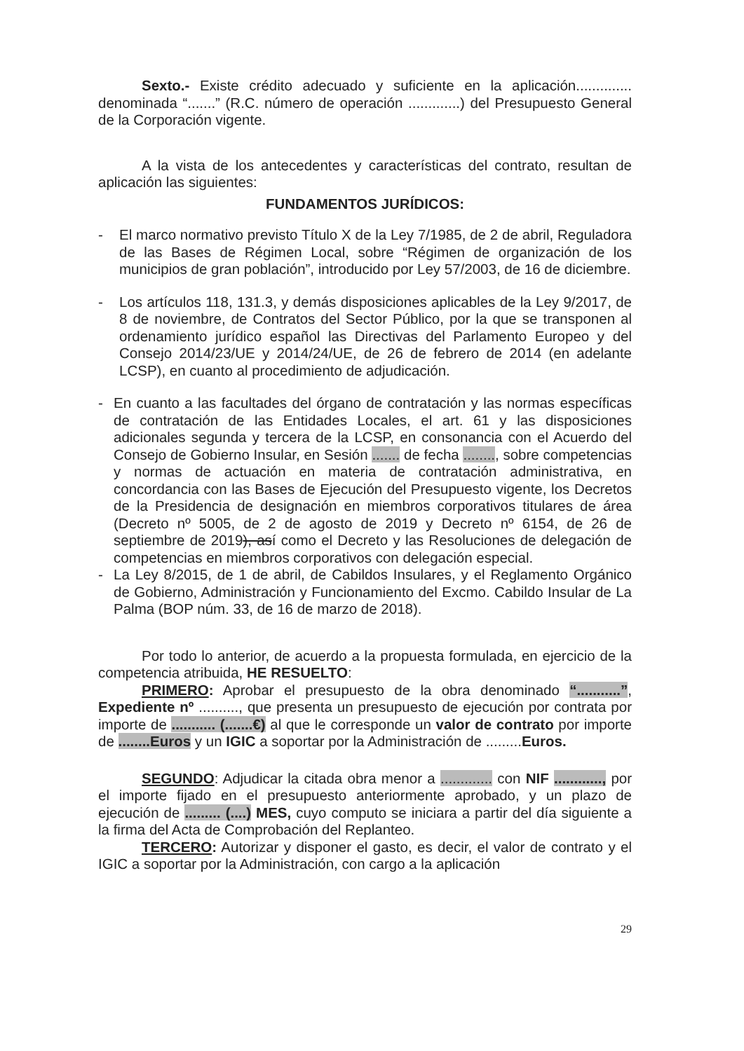Sexto.- Existe crédito adecuado y suficiente en la aplicación.............. denominada “.......” (R.C. número de operación .............) del Presupuesto General de la Corporación vigente.
A la vista de los antecedentes y características del contrato, resultan de aplicación las siguientes:
FUNDAMENTOS JURÍDICOS:
- El marco normativo previsto Título X de la Ley 7/1985, de 2 de abril, Reguladora de las Bases de Régimen Local, sobre “Régimen de organización de los municipios de gran población”, introducido por Ley 57/2003, de 16 de diciembre.
- Los artículos 118, 131.3, y demás disposiciones aplicables de la Ley 9/2017, de 8 de noviembre, de Contratos del Sector Público, por la que se transponen al ordenamiento jurídico español las Directivas del Parlamento Europeo y del Consejo 2014/23/UE y 2014/24/UE, de 26 de febrero de 2014 (en adelante LCSP), en cuanto al procedimiento de adjudicación.
- En cuanto a las facultades del órgano de contratación y las normas específicas de contratación de las Entidades Locales, el art. 61 y las disposiciones adicionales segunda y tercera de la LCSP, en consonancia con el Acuerdo del Consejo de Gobierno Insular, en Sesión ....... de fecha ........, sobre competencias y normas de actuación en materia de contratación administrativa, en concordancia con las Bases de Ejecución del Presupuesto vigente, los Decretos de la Presidencia de designación en miembros corporativos titulares de área (Decreto nº 5005, de 2 de agosto de 2019 y Decreto nº 6154, de 26 de septiembre de 2019), así como el Decreto y las Resoluciones de delegación de competencias en miembros corporativos con delegación especial.
- La Ley 8/2015, de 1 de abril, de Cabildos Insulares, y el Reglamento Orgánico de Gobierno, Administración y Funcionamiento del Excmo. Cabildo Insular de La Palma (BOP núm. 33, de 16 de marzo de 2018).
Por todo lo anterior, de acuerdo a la propuesta formulada, en ejercicio de la competencia atribuida, HE RESUELTO:
PRIMERO: Aprobar el presupuesto de la obra denominado “...........”, Expediente nº .........., que presenta un presupuesto de ejecución por contrata por importe de ........... (.......€) al que le corresponde un valor de contrato por importe de ........Euros y un IGIC a soportar por la Administración de .........Euros.
SEGUNDO: Adjudicar la citada obra menor a ............. con NIF ............, por el importe fijado en el presupuesto anteriormente aprobado, y un plazo de ejecución de ......... (....) MES, cuyo computo se iniciara a partir del día siguiente a la firma del Acta de Comprobación del Replanteo.
TERCERO: Autorizar y disponer el gasto, es decir, el valor de contrato y el IGIC a soportar por la Administración, con cargo a la aplicación
29